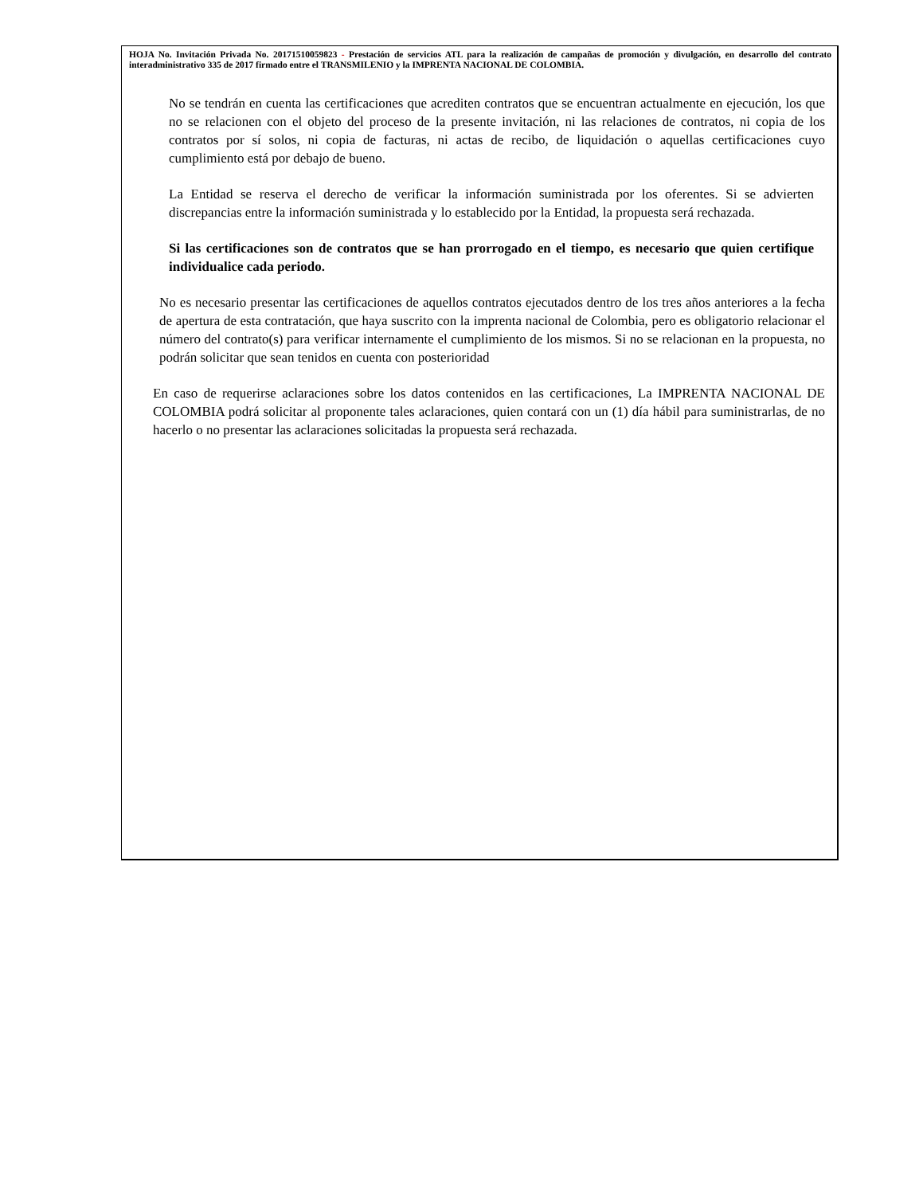HOJA No. Invitación Privada No. 20171510059823 - Prestación de servicios ATL para la realización de campañas de promoción y divulgación, en desarrollo del contrato interadministrativo 335 de 2017 firmado entre el TRANSMILENIO y la IMPRENTA NACIONAL DE COLOMBIA.
No se tendrán en cuenta las certificaciones que acrediten contratos que se encuentran actualmente en ejecución, los que no se relacionen con el objeto del proceso de la presente invitación, ni las relaciones de contratos, ni copia de los contratos por sí solos, ni copia de facturas, ni actas de recibo, de liquidación o aquellas certificaciones cuyo cumplimiento está por debajo de bueno.
La Entidad se reserva el derecho de verificar la información suministrada por los oferentes. Si se advierten discrepancias entre la información suministrada y lo establecido por la Entidad, la propuesta será rechazada.
Si las certificaciones son de contratos que se han prorrogado en el tiempo, es necesario que quien certifique individualice cada periodo.
No es necesario presentar las certificaciones de aquellos contratos ejecutados dentro de los tres años anteriores a la fecha de apertura de esta contratación, que haya suscrito con la imprenta nacional de Colombia, pero es obligatorio relacionar el número del contrato(s) para verificar internamente el cumplimiento de los mismos. Si no se relacionan en la propuesta, no podrán solicitar que sean tenidos en cuenta con posterioridad
En caso de requerirse aclaraciones sobre los datos contenidos en las certificaciones, La IMPRENTA NACIONAL DE COLOMBIA podrá solicitar al proponente tales aclaraciones, quien contará con un (1) día hábil para suministrarlas, de no hacerlo o no presentar las aclaraciones solicitadas la propuesta será rechazada.